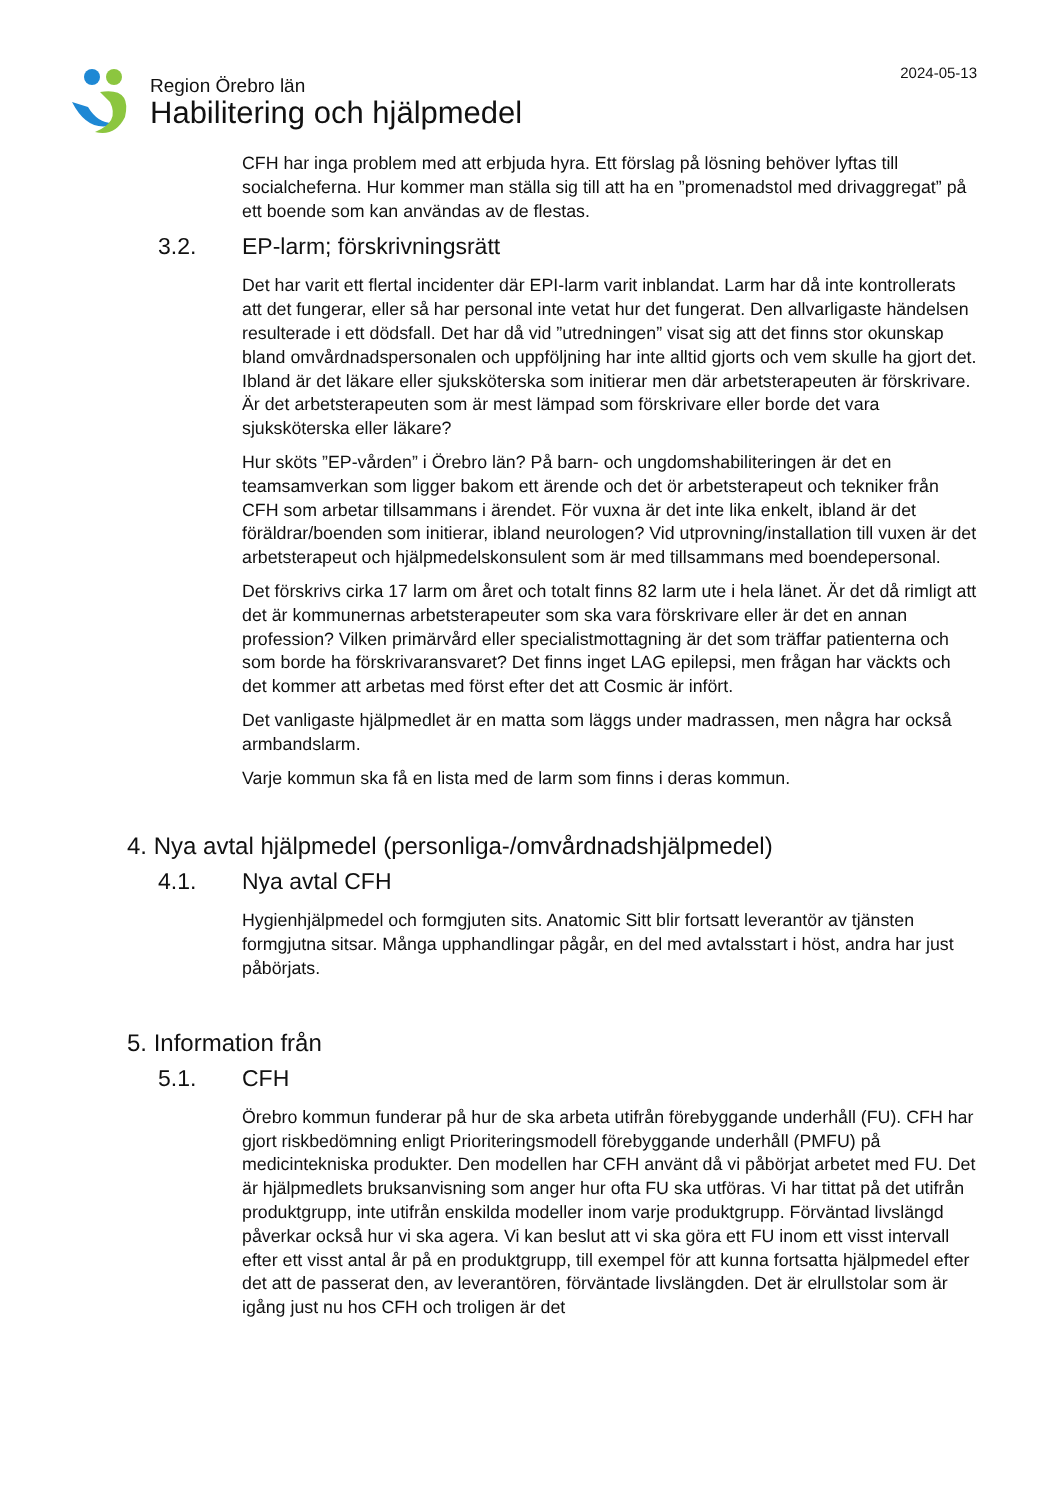Region Örebro län
Habilitering och hjälpmedel
2024-05-13
CFH har inga problem med att erbjuda hyra. Ett förslag på lösning behöver lyftas till socialcheferna. Hur kommer man ställa sig till att ha en ”promenadstol med drivaggregat” på ett boende som kan användas av de flestas.
3.2. EP-larm; förskrivningsrätt
Det har varit ett flertal incidenter där EPI-larm varit inblandat. Larm har då inte kontrollerats att det fungerar, eller så har personal inte vetat hur det fungerat. Den allvarligaste händelsen resulterade i ett dödsfall. Det har då vid ”utredningen” visat sig att det finns stor okunskap bland omvårdnadspersonalen och uppföljning har inte alltid gjorts och vem skulle ha gjort det. Ibland är det läkare eller sjuksköterska som initierar men där arbetsterapeuten är förskrivare. Är det arbetsterapeuten som är mest lämpad som förskrivare eller borde det vara sjuksköterska eller läkare?
Hur sköts ”EP-vården” i Örebro län? På barn- och ungdomshabiliteringen är det en teamsamverkan som ligger bakom ett ärende och det ör arbetsterapeut och tekniker från CFH som arbetar tillsammans i ärendet. För vuxna är det inte lika enkelt, ibland är det föräldrar/boenden som initierar, ibland neurologen? Vid utprovning/installation till vuxen är det arbetsterapeut och hjälpmedelskonsulent som är med tillsammans med boendepersonal.
Det förskrivs cirka 17 larm om året och totalt finns 82 larm ute i hela länet. Är det då rimligt att det är kommunernas arbetsterapeuter som ska vara förskrivare eller är det en annan profession? Vilken primärvård eller specialistmottagning är det som träffar patienterna och som borde ha förskrivaransvaret? Det finns inget LAG epilepsi, men frågan har väckts och det kommer att arbetas med först efter det att Cosmic är infört.
Det vanligaste hjälpmedlet är en matta som läggs under madrassen, men några har också armbandslarm.
Varje kommun ska få en lista med de larm som finns i deras kommun.
4. Nya avtal hjälpmedel (personliga-/omvårdnadshjälpmedel)
4.1. Nya avtal CFH
Hygienhjälpmedel och formgjuten sits. Anatomic Sitt blir fortsatt leverantör av tjänsten formgjutna sitsar. Många upphandlingar pågår, en del med avtalsstart i höst, andra har just påbörjats.
5. Information från
5.1. CFH
Örebro kommun funderar på hur de ska arbeta utifrån förebyggande underhåll (FU). CFH har gjort riskbedömning enligt Prioriteringsmodell förebyggande underhåll (PMFU) på medicintekniska produkter. Den modellen har CFH använt då vi påbörjat arbetet med FU. Det är hjälpmedlets bruksanvisning som anger hur ofta FU ska utföras. Vi har tittat på det utifrån produktgrupp, inte utifrån enskilda modeller inom varje produktgrupp. Förväntad livslängd påverkar också hur vi ska agera. Vi kan beslut att vi ska göra ett FU inom ett visst intervall efter ett visst antal år på en produktgrupp, till exempel för att kunna fortsatta hjälpmedel efter det att de passerat den, av leverantören, förväntade livslängden. Det är elrullstolar som är igång just nu hos CFH och troligen är det